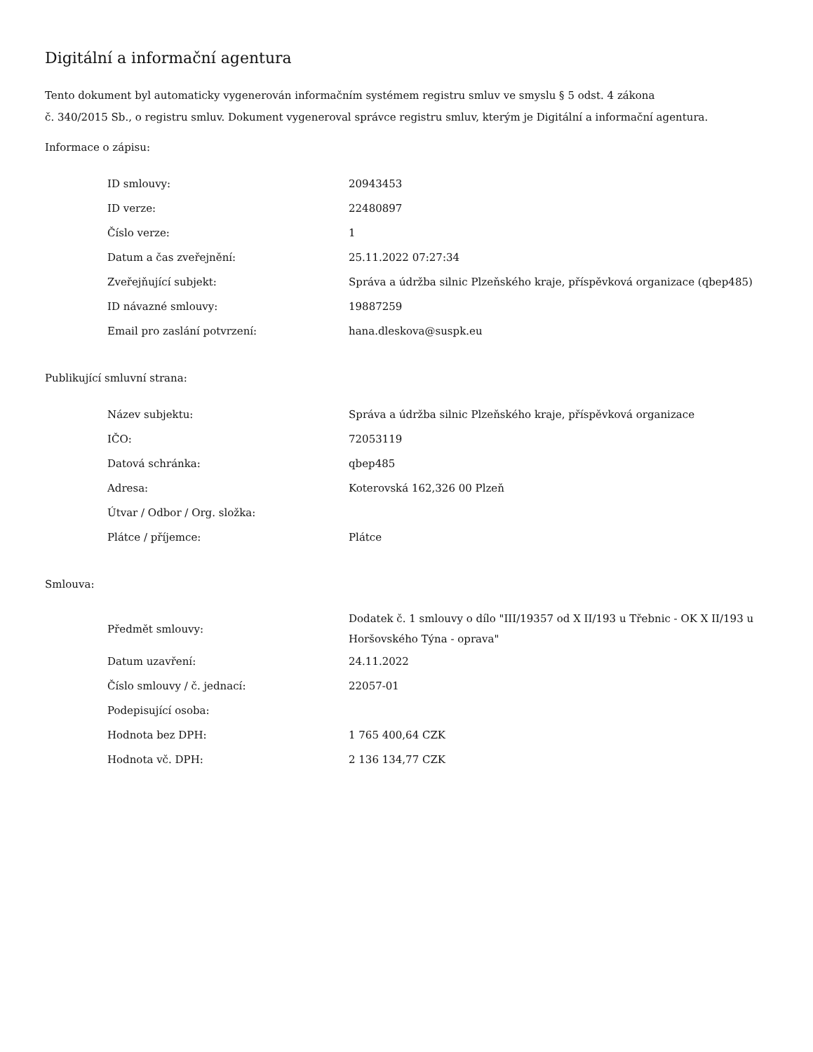Digitální a informační agentura
Tento dokument byl automaticky vygenerován informačním systémem registru smluv ve smyslu § 5 odst. 4 zákona
č. 340/2015 Sb., o registru smluv. Dokument vygeneroval správce registru smluv, kterým je Digitální a informační agentura.
Informace o zápisu:
| ID smlouvy: | 20943453 |
| ID verze: | 22480897 |
| Číslo verze: | 1 |
| Datum a čas zveřejnění: | 25.11.2022 07:27:34 |
| Zveřejňující subjekt: | Správa a údržba silnic Plzeňského kraje, příspěvková organizace (qbep485) |
| ID návazné smlouvy: | 19887259 |
| Email pro zaslání potvrzení: | hana.dleskova@suspk.eu |
Publikující smluvní strana:
| Název subjektu: | Správa a údržba silnic Plzeňského kraje, příspěvková organizace |
| IČO: | 72053119 |
| Datová schránka: | qbep485 |
| Adresa: | Koterovská 162,326 00 Plzeň |
| Útvar / Odbor / Org. složka: | |
| Plátce / příjemce: | Plátce |
Smlouva:
| Předmět smlouvy: | Dodatek č. 1 smlouvy o dílo "III/19357 od X II/193 u Třebnic - OK X II/193 u Horšovského Týna - oprava" |
| Datum uzavření: | 24.11.2022 |
| Číslo smlouvy / č. jednací: | 22057-01 |
| Podepisující osoba: | |
| Hodnota bez DPH: | 1 765 400,64 CZK |
| Hodnota vč. DPH: | 2 136 134,77 CZK |